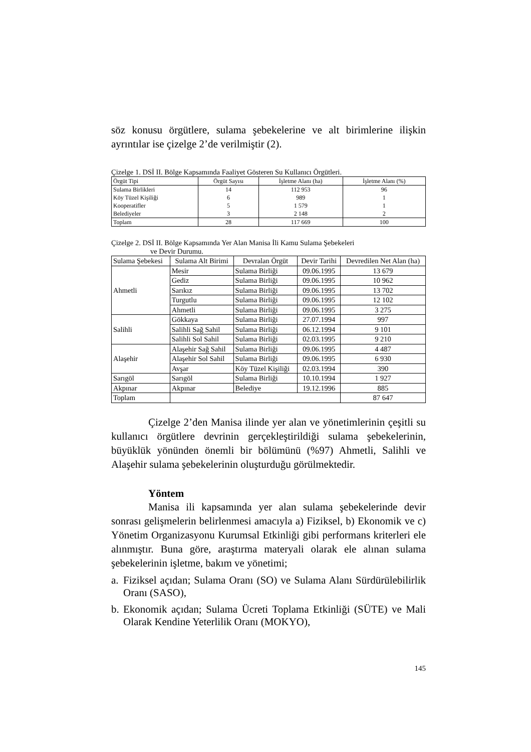söz konusu örgütlere, sulama şebekelerine ve alt birimlerine ilişkin ayrıntılar ise çizelge 2’de verilmiştir (2).
Çizelge 1. DSİ II. Bölge Kapsamında Faaliyet Gösteren Su Kullanıcı Örgütleri.
| Örgüt Tipi | Örgüt Sayısı | İşletme Alanı (ha) | İşletme Alanı (%) |
| --- | --- | --- | --- |
| Sulama Birlikleri | 14 | 112 953 | 96 |
| Köy Tüzel Kişiliği | 6 | 989 | 1 |
| Kooperatifler | 5 | 1 579 | 1 |
| Belediyeler | 3 | 2 148 | 2 |
| Toplam | 28 | 117 669 | 100 |
Çizelge 2. DSİ II. Bölge Kapsamında Yer Alan Manisa İli Kamu Sulama Şebekeleri
ve Devir Durumu.
| Sulama Şebekesi | Sulama Alt Birimi | Devralan Örgüt | Devir Tarihi | Devredilen Net Alan (ha) |
| --- | --- | --- | --- | --- |
| Ahmetli | Mesir | Sulama Birliği | 09.06.1995 | 13 679 |
| | Gediz | Sulama Birliği | 09.06.1995 | 10 962 |
| | Sarıkız | Sulama Birliği | 09.06.1995 | 13 702 |
| | Turgutlu | Sulama Birliği | 09.06.1995 | 12 102 |
| | Ahmetli | Sulama Birliği | 09.06.1995 | 3 275 |
| Salihli | Gökkaya | Sulama Birliği | 27.07.1994 | 997 |
| | Salihli Sağ Sahil | Sulama Birliği | 06.12.1994 | 9 101 |
| | Salihli Sol Sahil | Sulama Birliği | 02.03.1995 | 9 210 |
| Alaşehir | Alaşehir Sağ Sahil | Sulama Birliği | 09.06.1995 | 4 487 |
| | Alaşehir Sol Sahil | Sulama Birliği | 09.06.1995 | 6 930 |
| | Avşar | Köy Tüzel Kişiliği | 02.03.1994 | 390 |
| Sarıgöl | Sarıgöl | Sulama Birliği | 10.10.1994 | 1 927 |
| Akpınar | Akpınar | Belediye | 19.12.1996 | 885 |
| Toplam | | | | 87 647 |
Çizelge 2’den Manisa ilinde yer alan ve yönetimlerinin çeşitli su kullanıcı örgütlere devrinin gerçekleştirildiği sulama şebekelerinin, büyüklük yönünden önemli bir bölümünü (%97) Ahmetli, Salihli ve Alaşehir sulama şebekelerinin oluşturduğu görülmektedir.
Yöntem
Manisa ili kapsamında yer alan sulama şebekelerinde devir sonrası gelişmelerin belirlenmesi amacıyla a) Fiziksel, b) Ekonomik ve c) Yönetim Organizasyonu Kurumsal Etkinliği gibi performans kriterleri ele alınmıştır. Buna göre, araştırma materyali olarak ele alınan sulama şebekelerinin işletme, bakım ve yönetimi;
a. Fiziksel açıdan; Sulama Oranı (SO) ve Sulama Alanı Sürdürülebilirlik Oranı (SASO),
b. Ekonomik açıdan; Sulama Ücreti Toplama Etkinliği (SÜTE) ve Mali Olarak Kendine Yeterlilik Oranı (MOKYO),
145